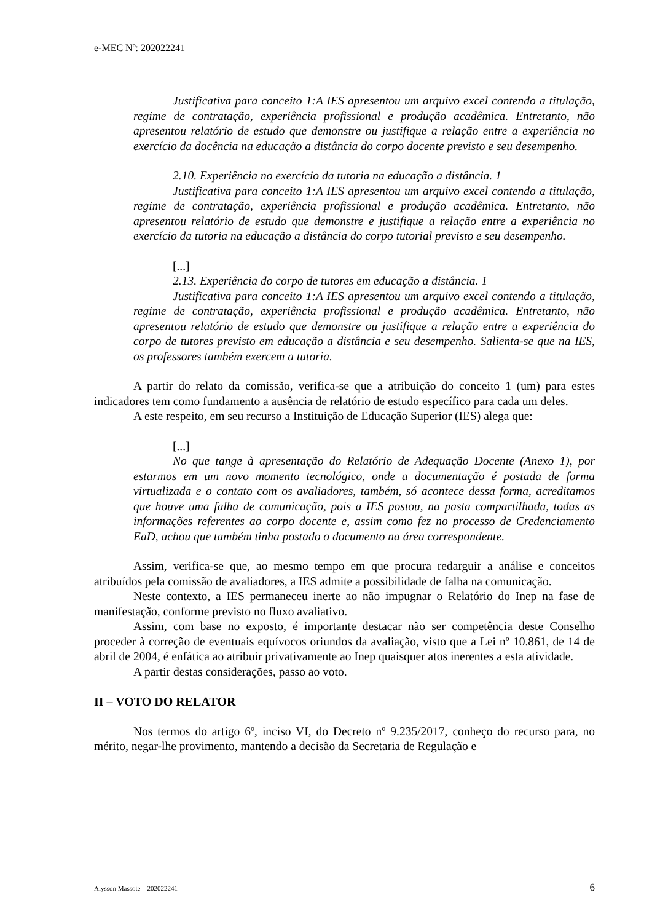e-MEC Nº: 202022241
Justificativa para conceito 1:A IES apresentou um arquivo excel contendo a titulação, regime de contratação, experiência profissional e produção acadêmica. Entretanto, não apresentou relatório de estudo que demonstre ou justifique a relação entre a experiência no exercício da docência na educação a distância do corpo docente previsto e seu desempenho.
2.10. Experiência no exercício da tutoria na educação a distância. 1
Justificativa para conceito 1:A IES apresentou um arquivo excel contendo a titulação, regime de contratação, experiência profissional e produção acadêmica. Entretanto, não apresentou relatório de estudo que demonstre e justifique a relação entre a experiência no exercício da tutoria na educação a distância do corpo tutorial previsto e seu desempenho.
[...]
2.13. Experiência do corpo de tutores em educação a distância. 1
Justificativa para conceito 1:A IES apresentou um arquivo excel contendo a titulação, regime de contratação, experiência profissional e produção acadêmica. Entretanto, não apresentou relatório de estudo que demonstre ou justifique a relação entre a experiência do corpo de tutores previsto em educação a distância e seu desempenho. Salienta-se que na IES, os professores também exercem a tutoria.
A partir do relato da comissão, verifica-se que a atribuição do conceito 1 (um) para estes indicadores tem como fundamento a ausência de relatório de estudo específico para cada um deles.
A este respeito, em seu recurso a Instituição de Educação Superior (IES) alega que:
[...]
No que tange à apresentação do Relatório de Adequação Docente (Anexo 1), por estarmos em um novo momento tecnológico, onde a documentação é postada de forma virtualizada e o contato com os avaliadores, também, só acontece dessa forma, acreditamos que houve uma falha de comunicação, pois a IES postou, na pasta compartilhada, todas as informações referentes ao corpo docente e, assim como fez no processo de Credenciamento EaD, achou que também tinha postado o documento na área correspondente.
Assim, verifica-se que, ao mesmo tempo em que procura redarguir a análise e conceitos atribuídos pela comissão de avaliadores, a IES admite a possibilidade de falha na comunicação.
Neste contexto, a IES permaneceu inerte ao não impugnar o Relatório do Inep na fase de manifestação, conforme previsto no fluxo avaliativo.
Assim, com base no exposto, é importante destacar não ser competência deste Conselho proceder à correção de eventuais equívocos oriundos da avaliação, visto que a Lei nº 10.861, de 14 de abril de 2004, é enfática ao atribuir privativamente ao Inep quaisquer atos inerentes a esta atividade.
A partir destas considerações, passo ao voto.
II – VOTO DO RELATOR
Nos termos do artigo 6º, inciso VI, do Decreto nº 9.235/2017, conheço do recurso para, no mérito, negar-lhe provimento, mantendo a decisão da Secretaria de Regulação e
Alysson Massote – 202022241 6